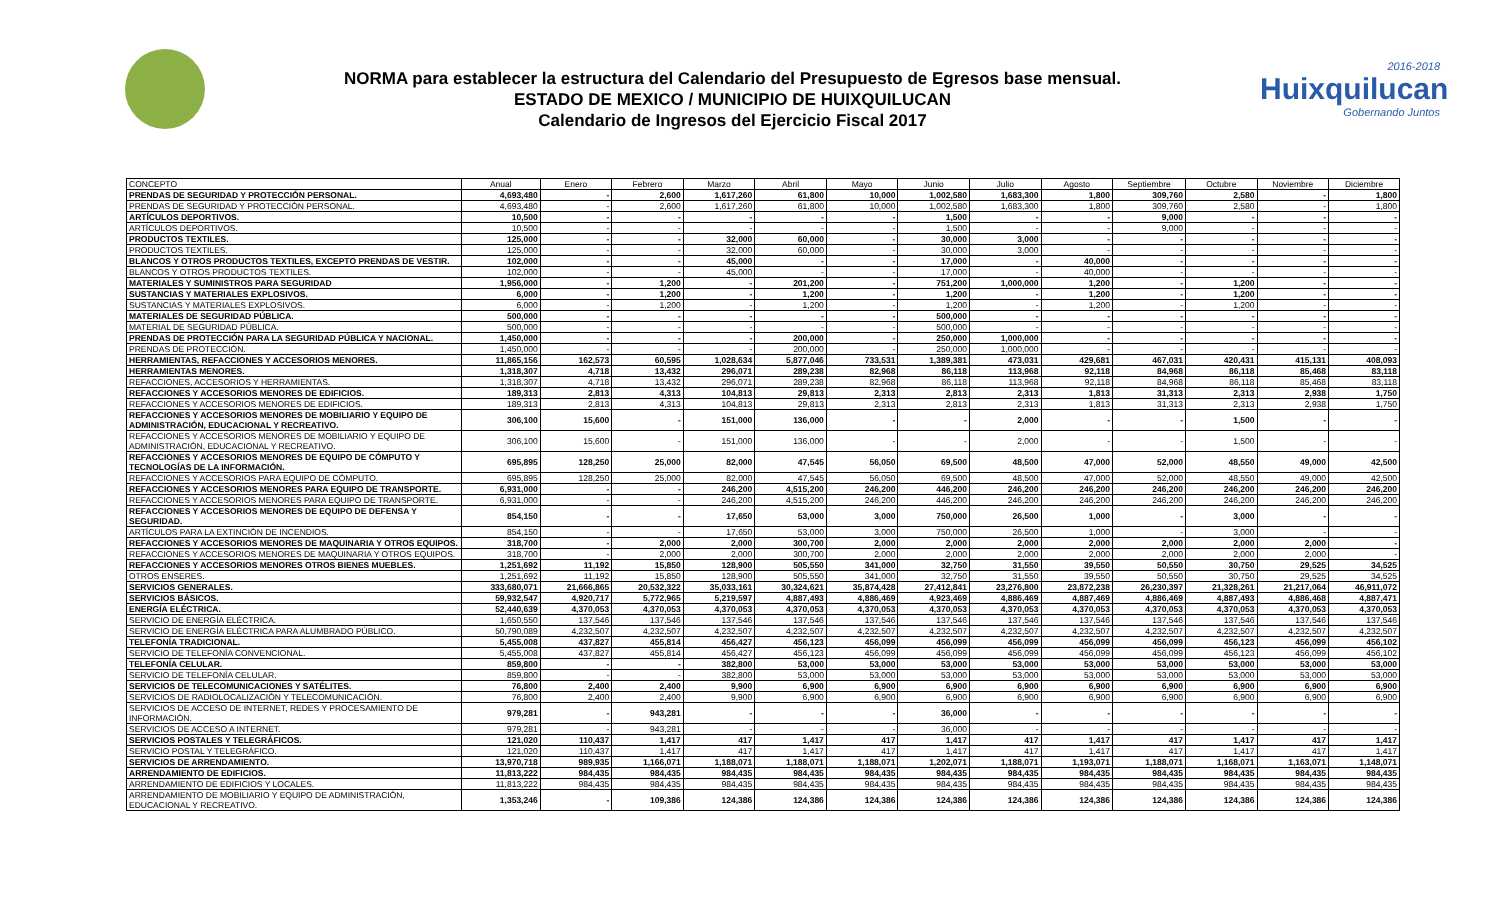NORMA para establecer la estructura del Calendario del Presupuesto de Egresos base mensual.
ESTADO DE MEXICO / MUNICIPIO DE HUIXQUILUCAN
Calendario de Ingresos del Ejercicio Fiscal 2017
2016-2018
Huixquilucan
Gobernando Juntos
| CONCEPTO | Anual | Enero | Febrero | Marzo | Abril | Mayo | Junio | Julio | Agosto | Septiembre | Octubre | Noviembre | Diciembre |
| --- | --- | --- | --- | --- | --- | --- | --- | --- | --- | --- | --- | --- | --- |
| PRENDAS DE SEGURIDAD Y PROTECCIÓN PERSONAL. | 4,693,480 | - | 2,600 | 1,617,260 | 61,800 | 10,000 | 1,002,580 | 1,683,300 | 1,800 | 309,760 | 2,580 | - | 1,800 |
| PRENDAS DE SEGURIDAD Y PROTECCIÓN PERSONAL. | 4,693,480 | - | 2,600 | 1,617,260 | 61,800 | 10,000 | 1,002,580 | 1,683,300 | 1,800 | 309,760 | 2,580 | - | 1,800 |
| ARTÍCULOS DEPORTIVOS. | 10,500 | - | - | - | - | - | 1,500 | - | - | 9,000 | - | - | - |
| ARTÍCULOS DEPORTIVOS. | 10,500 | - | - | - | - | - | 1,500 | - | - | 9,000 | - | - | - |
| PRODUCTOS TEXTILES. | 125,000 | - | - | 32,000 | 60,000 | - | 30,000 | 3,000 | - | - | - | - | - |
| PRODUCTOS TEXTILES. | 125,000 | - | - | 32,000 | 60,000 | - | 30,000 | 3,000 | - | - | - | - | - |
| BLANCOS Y OTROS PRODUCTOS TEXTILES, EXCEPTO PRENDAS DE VESTIR. | 102,000 | - | - | 45,000 | - | - | 17,000 | - | 40,000 | - | - | - | - |
| BLANCOS Y OTROS PRODUCTOS TEXTILES. | 102,000 | - | - | 45,000 | - | - | 17,000 | - | 40,000 | - | - | - | - |
| MATERIALES Y SUMINISTROS PARA SEGURIDAD | 1,956,000 | - | 1,200 | - | 201,200 | - | 751,200 | 1,000,000 | 1,200 | - | 1,200 | - | - |
| SUSTANCIAS Y MATERIALES EXPLOSIVOS. | 6,000 | - | 1,200 | - | 1,200 | - | 1,200 | - | 1,200 | - | 1,200 | - | - |
| SUSTANCIAS Y MATERIALES EXPLOSIVOS. | 6,000 | - | 1,200 | - | 1,200 | - | 1,200 | - | 1,200 | - | 1,200 | - | - |
| MATERIALES DE SEGURIDAD PÚBLICA. | 500,000 | - | - | - | - | - | 500,000 | - | - | - | - | - | - |
| MATERIAL DE SEGURIDAD PÚBLICA. | 500,000 | - | - | - | - | - | 500,000 | - | - | - | - | - | - |
| PRENDAS DE PROTECCIÓN PARA LA SEGURIDAD PÚBLICA Y NACIONAL. | 1,450,000 | - | - | - | 200,000 | - | 250,000 | 1,000,000 | - | - | - | - | - |
| PRENDAS DE PROTECCIÓN. | 1,450,000 | - | - | - | 200,000 | - | 250,000 | 1,000,000 | - | - | - | - | - |
| HERRAMIENTAS, REFACCIONES Y ACCESORIOS MENORES. | 11,865,156 | 162,573 | 60,595 | 1,028,634 | 5,877,046 | 733,531 | 1,389,381 | 473,031 | 429,681 | 467,031 | 420,431 | 415,131 | 408,093 |
| HERRAMIENTAS MENORES. | 1,318,307 | 4,718 | 13,432 | 296,071 | 289,238 | 82,968 | 86,118 | 113,968 | 92,118 | 84,968 | 86,118 | 85,468 | 83,118 |
| REFACCIONES, ACCESORIOS Y HERRAMIENTAS. | 1,318,307 | 4,718 | 13,432 | 296,071 | 289,238 | 82,968 | 86,118 | 113,968 | 92,118 | 84,968 | 86,118 | 85,468 | 83,118 |
| REFACCIONES Y ACCESORIOS MENORES DE EDIFICIOS. | 189,313 | 2,813 | 4,313 | 104,813 | 29,813 | 2,313 | 2,813 | 2,313 | 1,813 | 31,313 | 2,313 | 2,938 | 1,750 |
| REFACCIONES Y ACCESORIOS MENORES DE EDIFICIOS. | 189,313 | 2,813 | 4,313 | 104,813 | 29,813 | 2,313 | 2,813 | 2,313 | 1,813 | 31,313 | 2,313 | 2,938 | 1,750 |
| REFACCIONES Y ACCESORIOS MENORES DE MOBILIARIO Y EQUIPO DE ADMINISTRACIÓN, EDUCACIONAL Y RECREATIVO. | 306,100 | 15,600 | - | 151,000 | 136,000 | - | - | 2,000 | - | - | 1,500 | - | - |
| REFACCIONES Y ACCESORIOS MENORES DE MOBILIARIO Y EQUIPO DE ADMINISTRACIÓN, EDUCACIONAL Y RECREATIVO. | 306,100 | 15,600 | - | 151,000 | 136,000 | - | - | 2,000 | - | - | 1,500 | - | - |
| REFACCIONES Y ACCESORIOS MENORES DE EQUIPO DE CÓMPUTO Y TECNOLOGÍAS DE LA INFORMACIÓN. | 695,895 | 128,250 | 25,000 | 82,000 | 47,545 | 56,050 | 69,500 | 48,500 | 47,000 | 52,000 | 48,550 | 49,000 | 42,500 |
| REFACCIONES Y ACCESORIOS PARA EQUIPO DE CÓMPUTO. | 695,895 | 128,250 | 25,000 | 82,000 | 47,545 | 56,050 | 69,500 | 48,500 | 47,000 | 52,000 | 48,550 | 49,000 | 42,500 |
| REFACCIONES Y ACCESORIOS MENORES PARA EQUIPO DE TRANSPORTE. | 6,931,000 | - | - | 246,200 | 4,515,200 | 246,200 | 446,200 | 246,200 | 246,200 | 246,200 | 246,200 | 246,200 | 246,200 |
| REFACCIONES Y ACCESORIOS MENORES PARA EQUIPO DE TRANSPORTE. | 6,931,000 | - | - | 246,200 | 4,515,200 | 246,200 | 446,200 | 246,200 | 246,200 | 246,200 | 246,200 | 246,200 | 246,200 |
| REFACCIONES Y ACCESORIOS MENORES DE EQUIPO DE DEFENSA Y SEGURIDAD. | 854,150 | - | - | 17,650 | 53,000 | 3,000 | 750,000 | 26,500 | 1,000 | - | 3,000 | - | - |
| ARTÍCULOS PARA LA EXTINCIÓN DE INCENDIOS. | 854,150 | - | - | 17,650 | 53,000 | 3,000 | 750,000 | 26,500 | 1,000 | - | 3,000 | - | - |
| REFACCIONES Y ACCESORIOS MENORES DE MAQUINARIA Y OTROS EQUIPOS. | 318,700 | - | 2,000 | 2,000 | 300,700 | 2,000 | 2,000 | 2,000 | 2,000 | 2,000 | 2,000 | 2,000 | - |
| REFACCIONES Y ACCESORIOS MENORES DE MAQUINARIA Y OTROS EQUIPOS. | 318,700 | - | 2,000 | 2,000 | 300,700 | 2,000 | 2,000 | 2,000 | 2,000 | 2,000 | 2,000 | 2,000 | - |
| REFACCIONES Y ACCESORIOS MENORES OTROS BIENES MUEBLES. | 1,251,692 | 11,192 | 15,850 | 128,900 | 505,550 | 341,000 | 32,750 | 31,550 | 39,550 | 50,550 | 30,750 | 29,525 | 34,525 |
| OTROS ENSERES. | 1,251,692 | 11,192 | 15,850 | 128,900 | 505,550 | 341,000 | 32,750 | 31,550 | 39,550 | 50,550 | 30,750 | 29,525 | 34,525 |
| SERVICIOS GENERALES. | 333,680,071 | 21,666,865 | 20,532,322 | 35,033,161 | 30,324,621 | 35,874,428 | 27,412,841 | 23,276,800 | 23,872,238 | 26,230,397 | 21,328,261 | 21,217,064 | 46,911,072 |
| SERVICIOS BÁSICOS. | 59,932,547 | 4,920,717 | 5,772,965 | 5,219,597 | 4,887,493 | 4,886,469 | 4,923,469 | 4,886,469 | 4,887,469 | 4,886,469 | 4,887,493 | 4,886,468 | 4,887,471 |
| ENERGÍA ELÉCTRICA. | 52,440,639 | 4,370,053 | 4,370,053 | 4,370,053 | 4,370,053 | 4,370,053 | 4,370,053 | 4,370,053 | 4,370,053 | 4,370,053 | 4,370,053 | 4,370,053 | 4,370,053 |
| SERVICIO DE ENERGÍA ELÉCTRICA. | 1,650,550 | 137,546 | 137,546 | 137,546 | 137,546 | 137,546 | 137,546 | 137,546 | 137,546 | 137,546 | 137,546 | 137,546 | 137,546 |
| SERVICIO DE ENERGÍA ELÉCTRICA PARA ALUMBRADO PÚBLICO. | 50,790,089 | 4,232,507 | 4,232,507 | 4,232,507 | 4,232,507 | 4,232,507 | 4,232,507 | 4,232,507 | 4,232,507 | 4,232,507 | 4,232,507 | 4,232,507 | 4,232,507 |
| TELEFONÍA TRADICIONAL. | 5,455,008 | 437,827 | 455,814 | 456,427 | 456,123 | 456,099 | 456,099 | 456,099 | 456,099 | 456,099 | 456,123 | 456,099 | 456,102 |
| SERVICIO DE TELEFONÍA CONVENCIONAL. | 5,455,008 | 437,827 | 455,814 | 456,427 | 456,123 | 456,099 | 456,099 | 456,099 | 456,099 | 456,099 | 456,123 | 456,099 | 456,102 |
| TELEFONÍA CELULAR. | 859,800 | - | - | 382,800 | 53,000 | 53,000 | 53,000 | 53,000 | 53,000 | 53,000 | 53,000 | 53,000 | 53,000 |
| SERVICIO DE TELEFONÍA CELULAR. | 859,800 | - | - | 382,800 | 53,000 | 53,000 | 53,000 | 53,000 | 53,000 | 53,000 | 53,000 | 53,000 | 53,000 |
| SERVICIOS DE TELECOMUNICACIONES Y SATÉLITES. | 76,800 | 2,400 | 2,400 | 9,900 | 6,900 | 6,900 | 6,900 | 6,900 | 6,900 | 6,900 | 6,900 | 6,900 | 6,900 |
| SERVICIOS DE RADIOLOCALIZACIÓN Y TELECOMUNICACIÓN. | 76,800 | 2,400 | 2,400 | 9,900 | 6,900 | 6,900 | 6,900 | 6,900 | 6,900 | 6,900 | 6,900 | 6,900 | 6,900 |
| SERVICIOS DE ACCESO DE INTERNET, REDES Y PROCESAMIENTO DE INFORMACIÓN. | 979,281 | - | 943,281 | - | - | - | 36,000 | - | - | - | - | - | - |
| SERVICIOS DE ACCESO A INTERNET. | 979,281 | - | 943,281 | - | - | - | 36,000 | - | - | - | - | - | - |
| SERVICIOS POSTALES Y TELEGRÁFICOS. | 121,020 | 110,437 | 1,417 | 417 | 1,417 | 417 | 1,417 | 417 | 1,417 | 417 | 1,417 | 417 | 1,417 |
| SERVICIO POSTAL Y TELEGRÁFICO. | 121,020 | 110,437 | 1,417 | 417 | 1,417 | 417 | 1,417 | 417 | 1,417 | 417 | 1,417 | 417 | 1,417 |
| SERVICIOS DE ARRENDAMIENTO. | 13,970,718 | 989,935 | 1,166,071 | 1,188,071 | 1,188,071 | 1,188,071 | 1,202,071 | 1,188,071 | 1,193,071 | 1,188,071 | 1,168,071 | 1,163,071 | 1,148,071 |
| ARRENDAMIENTO DE EDIFICIOS. | 11,813,222 | 984,435 | 984,435 | 984,435 | 984,435 | 984,435 | 984,435 | 984,435 | 984,435 | 984,435 | 984,435 | 984,435 | 984,435 |
| ARRENDAMIENTO DE EDIFICIOS Y LOCALES. | 11,813,222 | 984,435 | 984,435 | 984,435 | 984,435 | 984,435 | 984,435 | 984,435 | 984,435 | 984,435 | 984,435 | 984,435 | 984,435 |
| ARRENDAMIENTO DE MOBILIARIO Y EQUIPO DE ADMINISTRACIÓN, EDUCACIONAL Y RECREATIVO. | 1,353,246 | - | 109,386 | 124,386 | 124,386 | 124,386 | 124,386 | 124,386 | 124,386 | 124,386 | 124,386 | 124,386 | 124,386 |